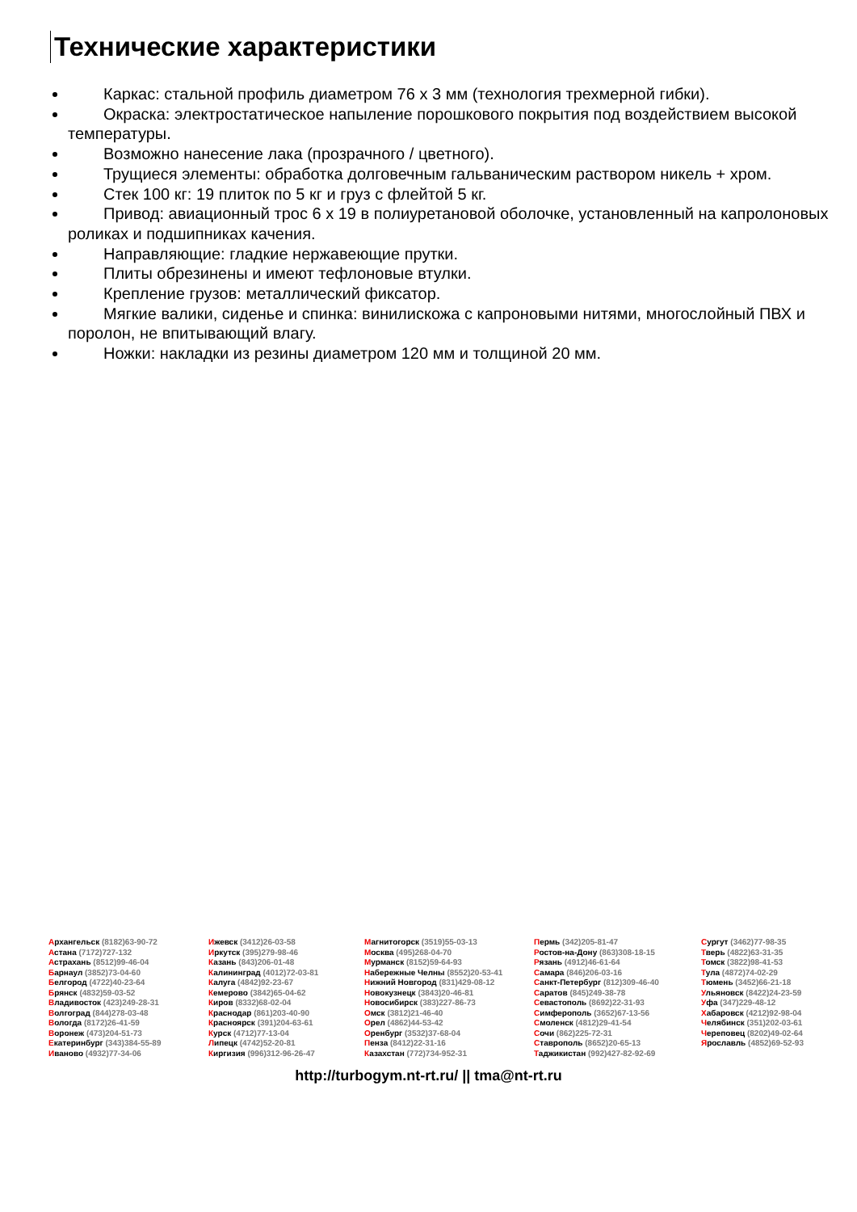Технические характеристики
Каркас: стальной профиль диаметром 76 х 3 мм (технология трехмерной гибки).
Окраска: электростатическое напыление порошкового покрытия под воздействием высокой температуры.
Возможно нанесение лака (прозрачного / цветного).
Трущиеся элементы: обработка долговечным гальваническим раствором никель + хром.
Стек 100 кг: 19 плиток по 5 кг и груз с флейтой 5 кг.
Привод: авиационный трос 6 х 19 в полиуретановой оболочке, установленный на капролоновых роликах и подшипниках качения.
Направляющие: гладкие нержавеющие прутки.
Плиты обрезинены и имеют тефлоновые втулки.
Крепление грузов: металлический фиксатор.
Мягкие валики, сиденье и спинка: винилискожа с капроновыми нитями, многослойный ПВХ и поролон, не впитывающий влагу.
Ножки: накладки из резины диаметром 120 мм и толщиной 20 мм.
Архангельск (8182)63-90-72
Астана (7172)727-132
Астрахань (8512)99-46-04
Барнаул (3852)73-04-60
Белгород (4722)40-23-64
Брянск (4832)59-03-52
Владивосток (423)249-28-31
Волгоград (844)278-03-48
Вологда (8172)26-41-59
Воронеж (473)204-51-73
Екатеринбург (343)384-55-89
Иваново (4932)77-34-06
Ижевск (3412)26-03-58
Иркутск (395)279-98-46
Казань (843)206-01-48
Калининград (4012)72-03-81
Калуга (4842)92-23-67
Кемерово (3842)65-04-62
Киров (8332)68-02-04
Краснодар (861)203-40-90
Красноярск (391)204-63-61
Курск (4712)77-13-04
Липецк (4742)52-20-81
Киргизия (996)312-96-26-47
Магнитогорск (3519)55-03-13
Москва (495)268-04-70
Мурманск (8152)59-64-93
Набережные Челны (8552)20-53-41
Нижний Новгород (831)429-08-12
Новокузнецк (3843)20-46-81
Новосибирск (383)227-86-73
Омск (3812)21-46-40
Орел (4862)44-53-42
Оренбург (3532)37-68-04
Пенза (8412)22-31-16
Казахстан (772)734-952-31
Пермь (342)205-81-47
Ростов-на-Дону (863)308-18-15
Рязань (4912)46-61-64
Самара (846)206-03-16
Санкт-Петербург (812)309-46-40
Саратов (845)249-38-78
Севастополь (8692)22-31-93
Симферополь (3652)67-13-56
Смоленск (4812)29-41-54
Сочи (862)225-72-31
Ставрополь (8652)20-65-13
Таджикистан (992)427-82-92-69
Сургут (3462)77-98-35
Тверь (4822)63-31-35
Томск (3822)98-41-53
Тула (4872)74-02-29
Тюмень (3452)66-21-18
Ульяновск (8422)24-23-59
Уфа (347)229-48-12
Хабаровск (4212)92-98-04
Челябинск (351)202-03-61
Череповец (8202)49-02-64
Ярославль (4852)69-52-93
http://turbogym.nt-rt.ru/ || tma@nt-rt.ru